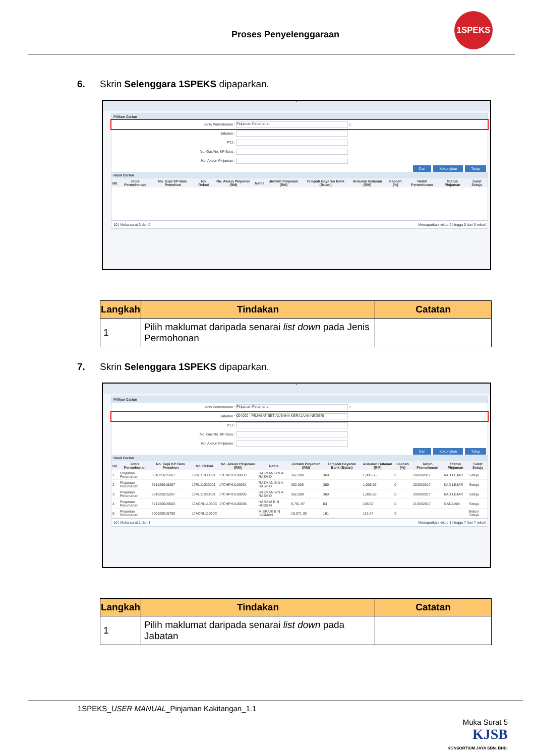Proses Penyelenggaraan
1SPEKS
6. Skrin Selenggara 1SPEKS dipaparkan.
⌃
Pilihan Carian
Jenis Permohonan : Pinjaman Perumahan 1
Jabatan :
PTJ :
No. Gaji/No. KP Baru :
No. Akaun Pinjaman :
Cari Kosongkan Tutup
Hasil Carian
| Bil. | Jenis Permohonan | No. Gaji/ KP Baru Pemohon | No. Rekod | No. Akaun Pinjaman (RM) | Nama | Jumlah Pinjaman (RM) | Tempoh Bayaran Balik (Bulan) | Ansuran Bulanan (RM) | Faedah (%) | Tarikh Permohonan | Status Pinjaman | Surat Setuju |
| --- | --- | --- | --- | --- | --- | --- | --- | --- | --- | --- | --- | --- |
10 | Muka surat 0 dari 0 Memaparkan rekod 0 hingga 0 dari 0 rekod
| Langkah | Tindakan | Catatan |
| --- | --- | --- |
| 1 | Pilih maklumat daripada senarai list down pada Jenis Permohonan | |
7. Skrin Selenggara 1SPEKS dipaparkan.
⌃
Pilihan Carian
Jenis Permohonan : Pinjaman Perumahan 1
Jabatan : 004000 - PEJABAT SETIAUSAHA KERAJAAN NEGERI
PTJ :
No. Gaji/No. KP Baru :
No. Akaun Pinjaman :
Cari Kosongkan Tutup
Hasil Carian
| Bil. | Jenis Permohonan | No. Gaji/ KP Baru Pemohon | No. Rekod | No. Akaun Pinjaman (RM) | Nama | Jumlah Pinjaman (RM) | Tempoh Bayaran Balik (Bulan) | Ansuran Bulanan (RM) | Faedah (%) | Tarikh Permohonan | Status Pinjaman | Surat Setuju |
| --- | --- | --- | --- | --- | --- | --- | --- | --- | --- | --- | --- | --- |
| 1 | Pinjaman Perumahan | 581025015267 | 17RL11030001 | 17CHPH1100033 | RAZMAN BIN A RASHID | 362,000 | 360 | 1,005.56 | 0 | 20/03/2017 | KAD LEJAR | Setuju |
| 2 | Pinjaman Perumahan | 581025015267 | 17RL11030001 | 17CHPH1100034 | RAZMAN BIN A RASHID | 362,000 | 360 | 1,005.56 | 0 | 20/03/2017 | KAD LEJAR | Setuju |
| 3 | Pinjaman Perumahan | 581025015267 | 17RL11030001 | 17CHPH1100035 | RAZMAN BIN A RASHID | 362,000 | 360 | 1,005.56 | 0 | 20/03/2017 | KAD LEJAR | Setuju |
| 4 | Pinjaman Perumahan | 571220015503 | 17ACRL11030C | 17CHPH1100036 | HASHIM BIN HUSSIN | 8,761.97 | 83 | 105.57 | 0 | 21/03/2017 | GADAIAN | Setuju |
| 5 | Pinjaman Perumahan | 600825015709 | 17ACRL11030C | | MISRARI BIN JASMAN | 18,071.39 | 161 | 112.24 | 0 | | | Belum Setuju |
10 | Muka surat 1 dari 1 Memaparkan rekod 1 hingga 7 dari 7 rekod
| Langkah | Tindakan | Catatan |
| --- | --- | --- |
| 1 | Pilih maklumat daripada senarai list down pada Jabatan | |
1SPEKS_USER MANUAL_Pinjaman Kakitangan_1.1
Muka Surat 5
KJSB
KONSORTIUM JAYA SDN. BHD.